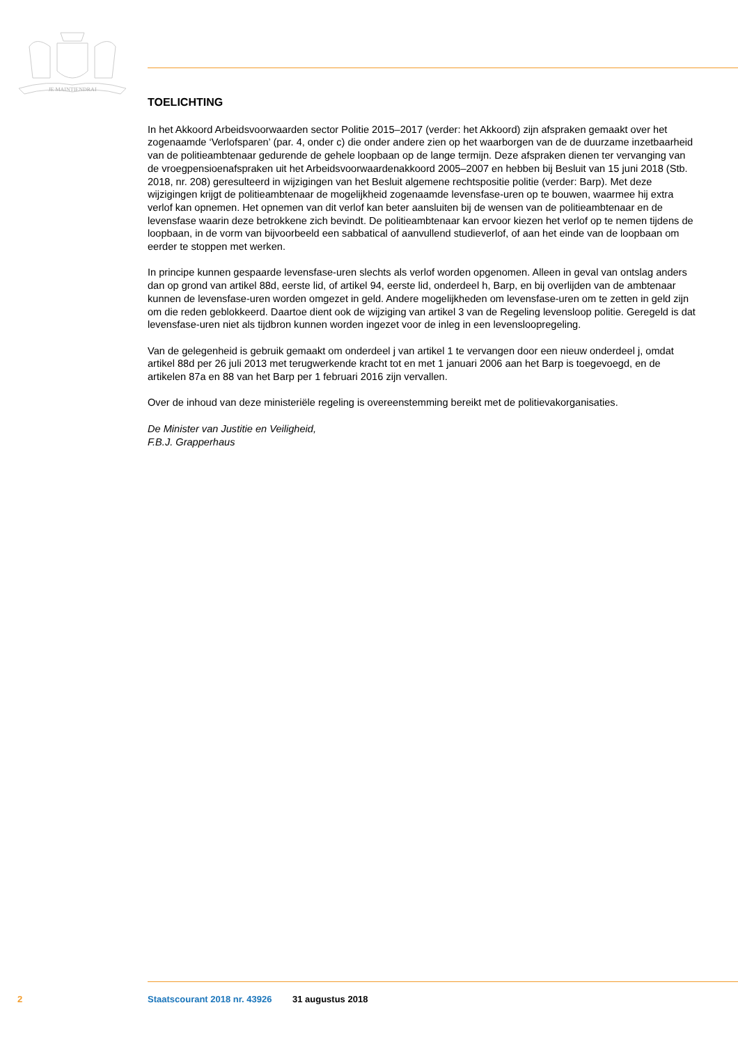JE MAINTIENDRAI
TOELICHTING
In het Akkoord Arbeidsvoorwaarden sector Politie 2015–2017 (verder: het Akkoord) zijn afspraken gemaakt over het zogenaamde ‘Verlofsparen’ (par. 4, onder c) die onder andere zien op het waarborgen van de de duurzame inzetbaarheid van de politieambtenaar gedurende de gehele loopbaan op de lange termijn. Deze afspraken dienen ter vervanging van de vroegpensioenafspraken uit het Arbeidsvoorwaardenakkoord 2005–2007 en hebben bij Besluit van 15 juni 2018 (Stb. 2018, nr. 208) geresulteerd in wijzigingen van het Besluit algemene rechtspositie politie (verder: Barp). Met deze wijzigingen krijgt de politieambtenaar de mogelijkheid zogenaamde levensfase-uren op te bouwen, waarmee hij extra verlof kan opnemen. Het opnemen van dit verlof kan beter aansluiten bij de wensen van de politieambtenaar en de levensfase waarin deze betrokkene zich bevindt. De politieambtenaar kan ervoor kiezen het verlof op te nemen tijdens de loopbaan, in de vorm van bijvoorbeeld een sabbatical of aanvullend studieverlof, of aan het einde van de loopbaan om eerder te stoppen met werken.
In principe kunnen gespaarde levensfase-uren slechts als verlof worden opgenomen. Alleen in geval van ontslag anders dan op grond van artikel 88d, eerste lid, of artikel 94, eerste lid, onderdeel h, Barp, en bij overlijden van de ambtenaar kunnen de levensfase-uren worden omgezet in geld. Andere mogelijkheden om levensfase-uren om te zetten in geld zijn om die reden geblokkeerd. Daartoe dient ook de wijziging van artikel 3 van de Regeling levensloop politie. Geregeld is dat levensfase-uren niet als tijdbron kunnen worden ingezet voor de inleg in een levensloopregeling.
Van de gelegenheid is gebruik gemaakt om onderdeel j van artikel 1 te vervangen door een nieuw onderdeel j, omdat artikel 88d per 26 juli 2013 met terugwerkende kracht tot en met 1 januari 2006 aan het Barp is toegevoegd, en de artikelen 87a en 88 van het Barp per 1 februari 2016 zijn vervallen.
Over de inhoud van deze ministeriële regeling is overeenstemming bereikt met de politievakorganisaties.
De Minister van Justitie en Veiligheid,
F.B.J. Grapperhaus
2 Staatscourant 2018 nr. 43926 31 augustus 2018